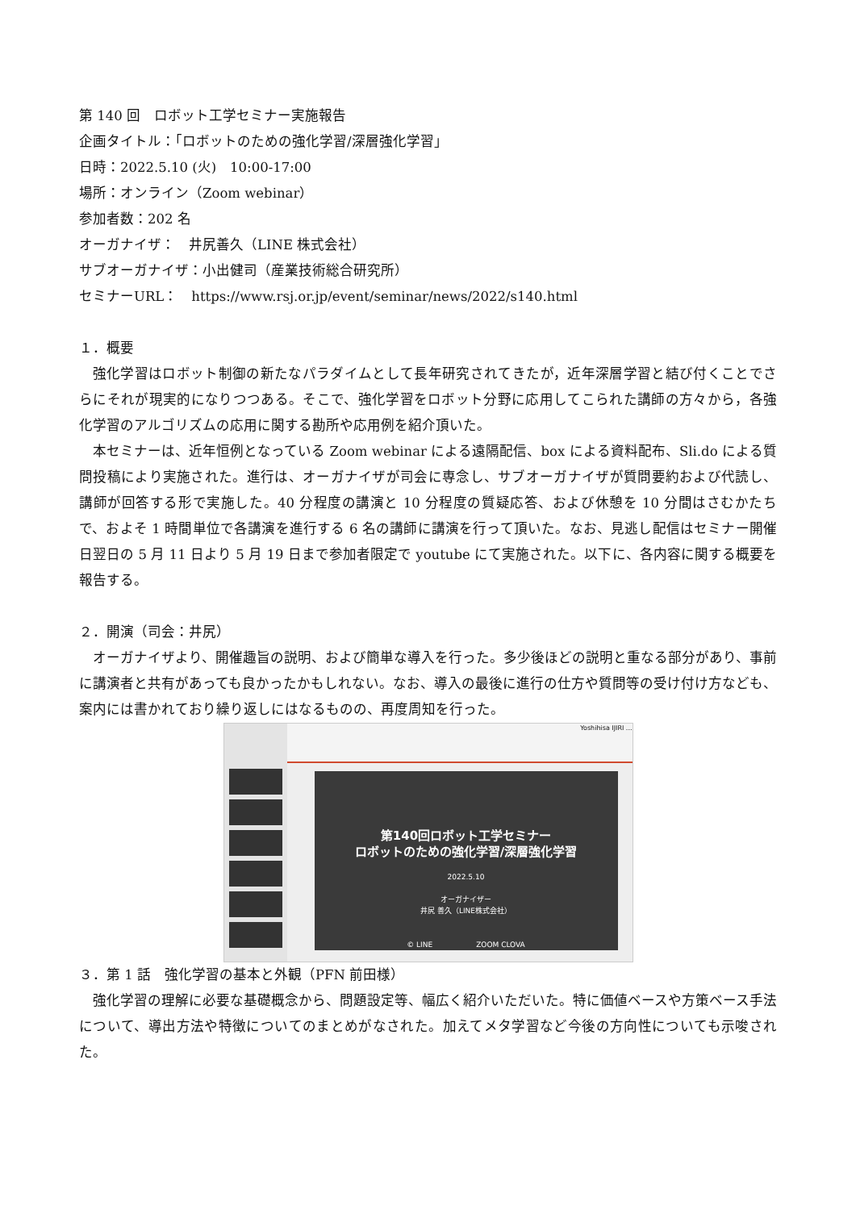第 140 回　ロボット工学セミナー実施報告
企画タイトル：「ロボットのための強化学習/深層強化学習」
日時：2022.5.10 (火)　10:00-17:00
場所：オンライン（Zoom webinar）
参加者数：202 名
オーガナイザ：　井尻善久（LINE 株式会社）
サブオーガナイザ：小出健司（産業技術総合研究所）
セミナーURL：　https://www.rsj.or.jp/event/seminar/news/2022/s140.html
１．概要
強化学習はロボット制御の新たなパラダイムとして長年研究されてきたが，近年深層学習と結び付くことでさらにそれが現実的になりつつある。そこで、強化学習をロボット分野に応用してこられた講師の方々から，各強化学習のアルゴリズムの応用に関する勘所や応用例を紹介頂いた。
本セミナーは、近年恒例となっている Zoom webinar による遠隔配信、box による資料配布、Sli.do による質問投稿により実施された。進行は、オーガナイザが司会に専念し、サブオーガナイザが質問要約および代読し、講師が回答する形で実施した。40 分程度の講演と 10 分程度の質疑応答、および休憩を 10 分間はさむかたちで、およそ 1 時間単位で各講演を進行する 6 名の講師に講演を行って頂いた。なお、見逃し配信はセミナー開催日翌日の 5 月 11 日より 5 月 19 日まで参加者限定で youtube にて実施された。以下に、各内容に関する概要を報告する。
２．開演（司会：井尻）
オーガナイザより、開催趣旨の説明、および簡単な導入を行った。多少後ほどの説明と重なる部分があり、事前に講演者と共有があっても良かったかもしれない。なお、導入の最後に進行の仕方や質問等の受け付け方なども、案内には書かれており繰り返しにはなるものの、再度周知を行った。
Yoshihisa IJIRI ...
第140回ロボット工学セミナー
ロボットのための強化学習/深層強化学習
2022.5.10
オーガナイザー
井尻 善久（LINE株式会社）
© LINE　　　　　　ZOOM CLOVA
３．第 1 話　強化学習の基本と外観（PFN 前田様）
強化学習の理解に必要な基礎概念から、問題設定等、幅広く紹介いただいた。特に価値ベースや方策ベース手法について、導出方法や特徴についてのまとめがなされた。加えてメタ学習など今後の方向性についても示唆された。